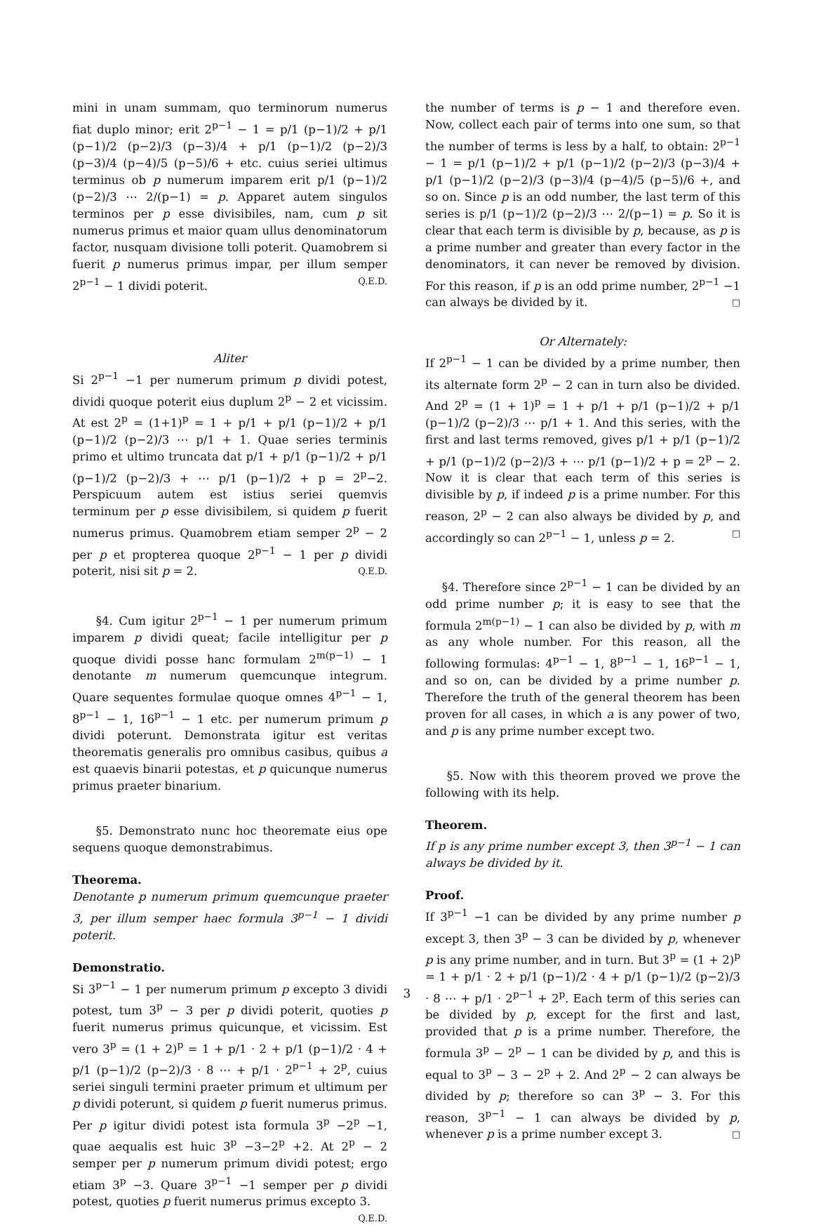mini in unam summam, quo terminorum numerus fiat duplo minor; erit 2<sup>p−1</sup> − 1 = p/1 (p−1)/2 + p/1 (p−1)/2 (p−2)/3 (p−3)/4 + p/1 (p−1)/2 (p−2)/3 (p−3)/4 (p−4)/5 (p−5)/6 + etc. cuius seriei ultimus terminus ob p numerum imparem erit p/1 (p−1)/2 (p−2)/3 ⋯ 2/(p−1) = p. Apparet autem singulos terminos per p esse divisibiles, nam, cum p sit numerus primus et maior quam ullus denominatorum factor, nusquam divisione tolli poterit. Quamobrem si fuerit p numerus primus impar, per illum semper 2<sup>p−1</sup> − 1 dividi poterit. Q.E.D.
Aliter
Si 2<sup>p−1</sup> −1 per numerum primum p dividi potest, dividi quoque poterit eius duplum 2<sup>p</sup> − 2 et vicissim. At est 2<sup>p</sup> = (1+1)<sup>p</sup> = 1 + p/1 + p/1 (p−1)/2 + p/1 (p−1)/2 (p−2)/3 ⋯ p/1 + 1. Quae series terminis primo et ultimo truncata dat p/1 + p/1 (p−1)/2 + p/1 (p−1)/2 (p−2)/3 + ⋯ p/1 (p−1)/2 + p = 2<sup>p</sup>−2. Perspicuum autem est istius seriei quemvis terminum per p esse divisibilem, si quidem p fuerit numerus primus. Quamobrem etiam semper 2<sup>p</sup> − 2 per p et propterea quoque 2<sup>p−1</sup> − 1 per p dividi poterit, nisi sit p = 2. Q.E.D.
§4. Cum igitur 2<sup>p−1</sup> − 1 per numerum primum imparem p dividi queat; facile intelligitur per p quoque dividi posse hanc formulam 2<sup>m(p−1)</sup> − 1 denotante m numerum quemcunque integrum. Quare sequentes formulae quoque omnes 4<sup>p−1</sup> − 1, 8<sup>p−1</sup> − 1, 16<sup>p−1</sup> − 1 etc. per numerum primum p dividi poterunt. Demonstrata igitur est veritas theorematis generalis pro omnibus casibus, quibus a est quaevis binarii potestas, et p quicunque numerus primus praeter binarium.
§5. Demonstrato nunc hoc theoremate eius ope sequens quoque demonstrabimus.
Theorema.
Denotante p numerum primum quemcunque praeter 3, per illum semper haec formula 3<sup>p−1</sup> − 1 dividi poterit.
Demonstratio.
Si 3<sup>p−1</sup> − 1 per numerum primum p excepto 3 dividi potest, tum 3<sup>p</sup> − 3 per p dividi poterit, quoties p fuerit numerus primus quicunque, et vicissim. Est vero 3<sup>p</sup> = (1 + 2)<sup>p</sup> = 1 + p/1 · 2 + p/1 (p−1)/2 · 4 + p/1 (p−1)/2 (p−2)/3 · 8 ⋯ + p/1 · 2<sup>p−1</sup> + 2<sup>p</sup>, cuius seriei singuli termini praeter primum et ultimum per p dividi poterunt, si quidem p fuerit numerus primus. Per p igitur dividi potest ista formula 3<sup>p</sup> −2<sup>p</sup> −1, quae aequalis est huic 3<sup>p</sup> −3−2<sup>p</sup> +2. At 2<sup>p</sup> − 2 semper per p numerum primum dividi potest; ergo etiam 3<sup>p</sup> −3. Quare 3<sup>p−1</sup> −1 semper per p dividi potest, quoties p fuerit numerus primus excepto 3. Q.E.D.
the number of terms is p − 1 and therefore even. Now, collect each pair of terms into one sum, so that the number of terms is less by a half, to obtain: 2<sup>p−1</sup> − 1 = p/1 (p−1)/2 + p/1 (p−1)/2 (p−2)/3 (p−3)/4 + p/1 (p−1)/2 (p−2)/3 (p−3)/4 (p−4)/5 (p−5)/6 +, and so on. Since p is an odd number, the last term of this series is p/1 (p−1)/2 (p−2)/3 ⋯ 2/(p−1) = p. So it is clear that each term is divisible by p, because, as p is a prime number and greater than every factor in the denominators, it can never be removed by division. For this reason, if p is an odd prime number, 2<sup>p−1</sup> −1 can always be divided by it. □
Or Alternately:
If 2<sup>p−1</sup> − 1 can be divided by a prime number, then its alternate form 2<sup>p</sup> − 2 can in turn also be divided. And 2<sup>p</sup> = (1 + 1)<sup>p</sup> = 1 + p/1 + p/1 (p−1)/2 + p/1 (p−1)/2 (p−2)/3 ⋯ p/1 + 1. And this series, with the first and last terms removed, gives p/1 + p/1 (p−1)/2 + p/1 (p−1)/2 (p−2)/3 + ⋯ p/1 (p−1)/2 + p = 2<sup>p</sup> − 2. Now it is clear that each term of this series is divisible by p, if indeed p is a prime number. For this reason, 2<sup>p</sup> − 2 can also always be divided by p, and accordingly so can 2<sup>p−1</sup> − 1, unless p = 2. □
§4. Therefore since 2<sup>p−1</sup> − 1 can be divided by an odd prime number p; it is easy to see that the formula 2<sup>m(p−1)</sup> − 1 can also be divided by p, with m as any whole number. For this reason, all the following formulas: 4<sup>p−1</sup> − 1, 8<sup>p−1</sup> − 1, 16<sup>p−1</sup> − 1, and so on, can be divided by a prime number p. Therefore the truth of the general theorem has been proven for all cases, in which a is any power of two, and p is any prime number except two.
§5. Now with this theorem proved we prove the following with its help.
Theorem.
If p is any prime number except 3, then 3<sup>p−1</sup> − 1 can always be divided by it.
Proof.
If 3<sup>p−1</sup> −1 can be divided by any prime number p except 3, then 3<sup>p</sup> − 3 can be divided by p, whenever p is any prime number, and in turn. But 3<sup>p</sup> = (1 + 2)<sup>p</sup> = 1 + p/1 · 2 + p/1 (p−1)/2 · 4 + p/1 (p−1)/2 (p−2)/3 · 8 ⋯ + p/1 · 2<sup>p−1</sup> + 2<sup>p</sup>. Each term of this series can be divided by p, except for the first and last, provided that p is a prime number. Therefore, the formula 3<sup>p</sup> − 2<sup>p</sup> − 1 can be divided by p, and this is equal to 3<sup>p</sup> − 3 − 2<sup>p</sup> + 2. And 2<sup>p</sup> − 2 can always be divided by p; therefore so can 3<sup>p</sup> − 3. For this reason, 3<sup>p−1</sup> − 1 can always be divided by p, whenever p is a prime number except 3. □
3